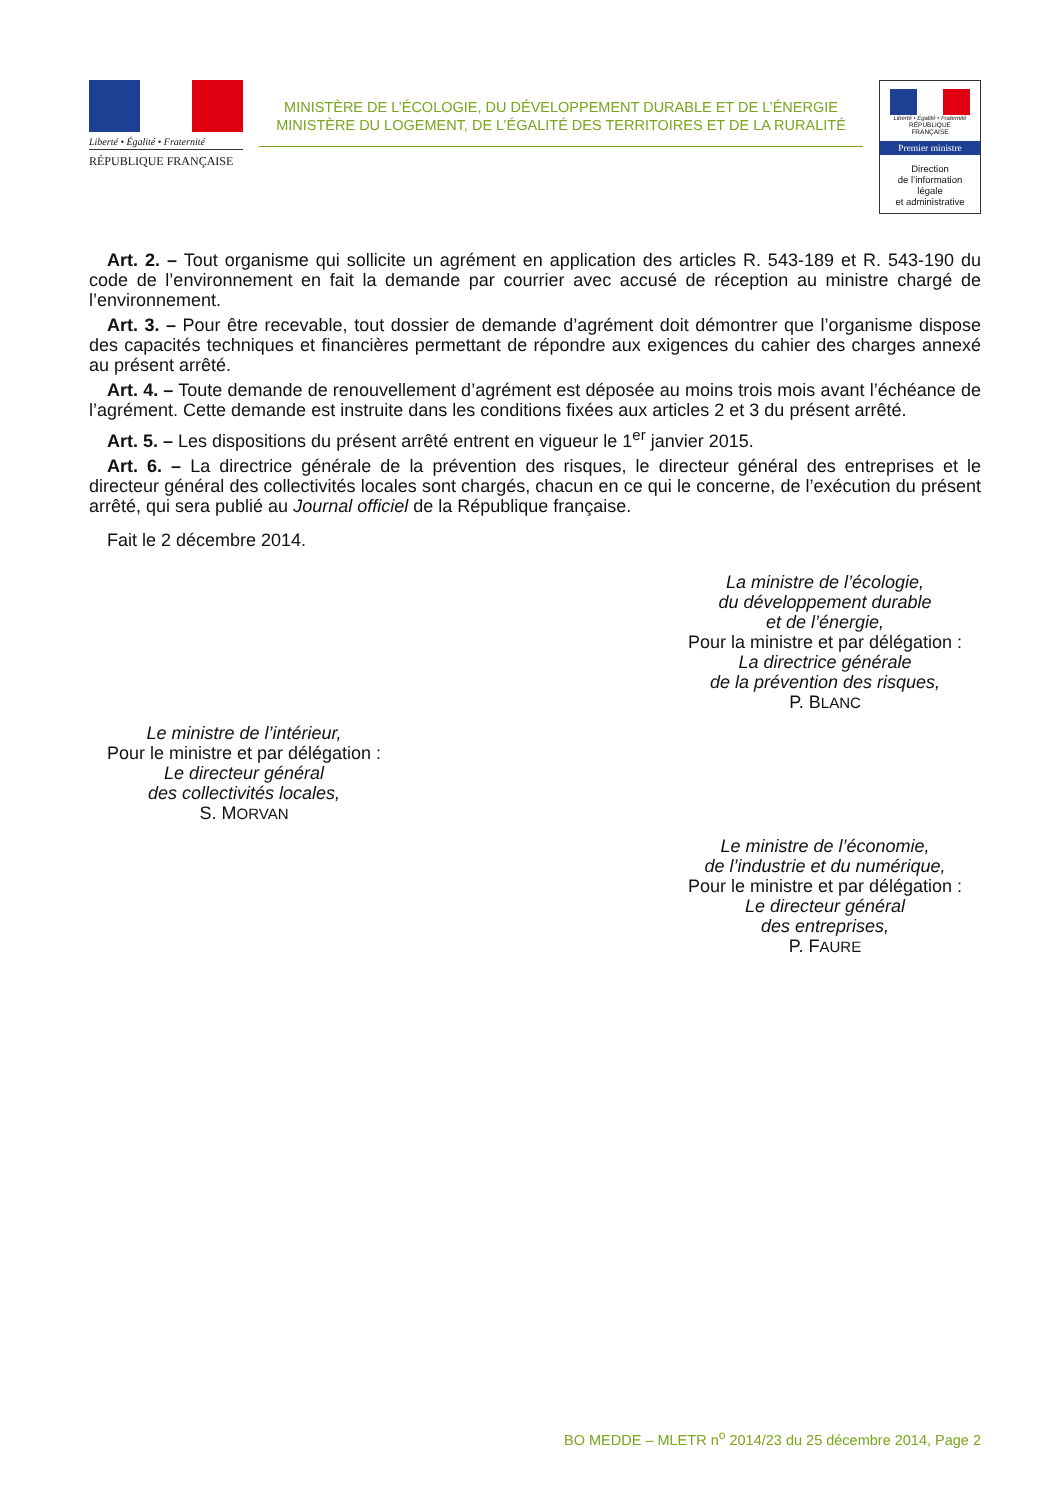Liberté • Égalité • Fraternité
RÉPUBLIQUE FRANÇAISE
MINISTÈRE DE L’ÉCOLOGIE, DU DÉVELOPPEMENT DURABLE ET DE L’ÉNERGIE
MINISTÈRE DU LOGEMENT, DE L’ÉGALITÉ DES TERRITOIRES ET DE LA RURALITÉ
Liberté • Égalité • Fraternité
RÉPUBLIQUE FRANÇAISE
Premier ministre
Direction
de l’information
légale
et administrative
Art. 2. – Tout organisme qui sollicite un agrément en application des articles R. 543-189 et R. 543-190 du code de l’environnement en fait la demande par courrier avec accusé de réception au ministre chargé de l’environnement.
Art. 3. – Pour être recevable, tout dossier de demande d’agrément doit démontrer que l’organisme dispose des capacités techniques et financières permettant de répondre aux exigences du cahier des charges annexé au présent arrêté.
Art. 4. – Toute demande de renouvellement d’agrément est déposée au moins trois mois avant l’échéance de l’agrément. Cette demande est instruite dans les conditions fixées aux articles 2 et 3 du présent arrêté.
Art. 5. – Les dispositions du présent arrêté entrent en vigueur le 1<sup>er</sup> janvier 2015.
Art. 6. – La directrice générale de la prévention des risques, le directeur général des entreprises et le directeur général des collectivités locales sont chargés, chacun en ce qui le concerne, de l’exécution du présent arrêté, qui sera publié au Journal officiel de la République française.
Fait le 2 décembre 2014.
La ministre de l’écologie,
du développement durable
et de l’énergie,
Pour la ministre et par délégation :
La directrice générale
de la prévention des risques,
P. BLANC
Le ministre de l’intérieur,
Pour le ministre et par délégation :
Le directeur général
des collectivités locales,
S. MORVAN
Le ministre de l’économie,
de l’industrie et du numérique,
Pour le ministre et par délégation :
Le directeur général
des entreprises,
P. FAURE
BO MEDDE – MLETR n<sup>o</sup> 2014/23 du 25 décembre 2014, Page 2